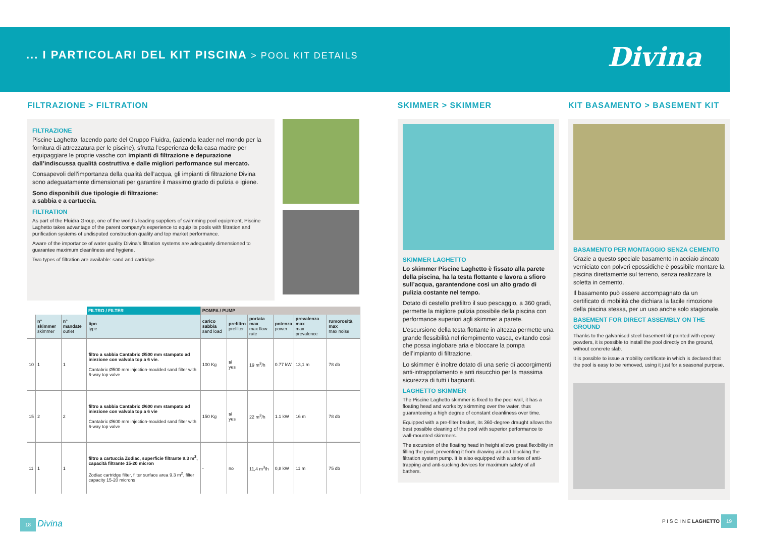... I PARTICOLARI DEL KIT PISCINA > POOL KIT DETAILS
Divina
FILTRAZIONE > FILTRATION
FILTRAZIONE
Piscine Laghetto, facendo parte del Gruppo Fluidra, (azienda leader nel mondo per la fornitura di attrezzatura per le piscine), sfrutta l’esperienza della casa madre per equipaggiare le proprie vasche con impianti di filtrazione e depurazione dall’indiscussa qualità costruttiva e dalle migliori performance sul mercato.
Consapevoli dell’importanza della qualità dell’acqua, gli impianti di filtrazione Divina sono adeguatamente dimensionati per garantire il massimo grado di pulizia e igiene.
Sono disponibili due tipologie di filtrazione:
a sabbia e a cartuccia.
FILTRATION
As part of the Fluidra Group, one of the world’s leading suppliers of swimming pool equipment, Piscine Laghetto takes advantage of the parent company’s experience to equip its pools with filtration and purification systems of undisputed construction quality and top market performance.
Aware of the importance of water quality Divina’s filtration systems are adequately dimensioned to guarantee maximum cleanliness and hygiene.
Two types of filtration are available: sand and cartridge.
| | | | FILTRO / FILTER | POMPA / PUMP | | | | | |
| --- | --- | --- | --- | --- | --- | --- | --- | --- | --- |
| | n° skimmer skimmer | n° mandate outlet | tipo type | carico sabbia sand load | prefiltro prefilter | portata max max flow rate | potenza power | prevalenza max max prevalence | rumorosità max max noise |
| 10 | 1 | 1 | filtro a sabbia Cantabric Ø500 mm stampato ad iniezione con valvola top a 6 vie. Cantabric Ø500 mm injection-moulded sand filter with 6-way top valve | 100 Kg | sì yes | 19 m<sup>3</sup>/h | 0.77 kW | 13,1 m | 78 db |
| 15 | 2 | 2 | filtro a sabbia Cantabric Ø600 mm stampato ad iniezione con valvola top a 6 vie Cantabric Ø600 mm injection-moulded sand filter with 6-way top valve | 150 Kg | sì yes | 22 m<sup>3</sup>/h | 1.1 kW | 16 m | 78 db |
| 11 | 1 | 1 | filtro a cartuccia Zodiac, superficie filtrante 9.3 m<sup>2</sup>, capacità filtrante 15-20 micron Zodiac cartridge filter, filter surface area 9.3 m<sup>2</sup>, filter capacity 15-20 microns | - | no | 11,4 m<sup>3</sup>/h | 0,8 kW | 11 m | 75 db |
SKIMMER > SKIMMER
SKIMMER LAGHETTO
Lo skimmer Piscine Laghetto è fissato alla parete della piscina, ha la testa flottante e lavora a sfioro sull’acqua, garantendone così un alto grado di pulizia costante nel tempo.
Dotato di cestello prefiltro il suo pescaggio, a 360 gradi, permette la migliore pulizia possibile della piscina con performance superiori agli skimmer a parete.
L’escursione della testa flottante in altezza permette una grande flessibilità nel riempimento vasca, evitando così che possa inglobare aria e bloccare la pompa dell’impianto di filtrazione.
Lo skimmer è inoltre dotato di una serie di accorgimenti anti-intrappolamento e anti risucchio per la massima sicurezza di tutti i bagnanti.
LAGHETTO SKIMMER
The Piscine Laghetto skimmer is fixed to the pool wall, it has a floating head and works by skimming over the water, thus guaranteeing a high degree of constant cleanliness over time.
Equipped with a pre-filter basket, its 360-degree draught allows the best possible cleaning of the pool with superior performance to wall-mounted skimmers.
The excursion of the floating head in height allows great flexibility in filling the pool, preventing it from drawing air and blocking the filtration system pump. It is also equipped with a series of anti-trapping and anti-sucking devices for maximum safety of all bathers.
KIT BASAMENTO > BASEMENT KIT
BASAMENTO PER MONTAGGIO SENZA CEMENTO
Grazie a questo speciale basamento in acciaio zincato verniciato con polveri epossidiche è possibile montare la piscina direttamente sul terreno, senza realizzare la soletta in cemento.
Il basamento può essere accompagnato da un certificato di mobilità che dichiara la facile rimozione della piscina stessa, per un uso anche solo stagionale.
BASEMENT FOR DIRECT ASSEMBLY ON THE GROUND
Thanks to the galvanised steel basement kit painted with epoxy powders, it is possible to install the pool directly on the ground, without concrete slab.
It is possible to issue a mobility certificate in which is declared that the pool is easy to be removed, using it just for a seasonal purpose.
18 Divina P I S C I N E LAGHETTO 19